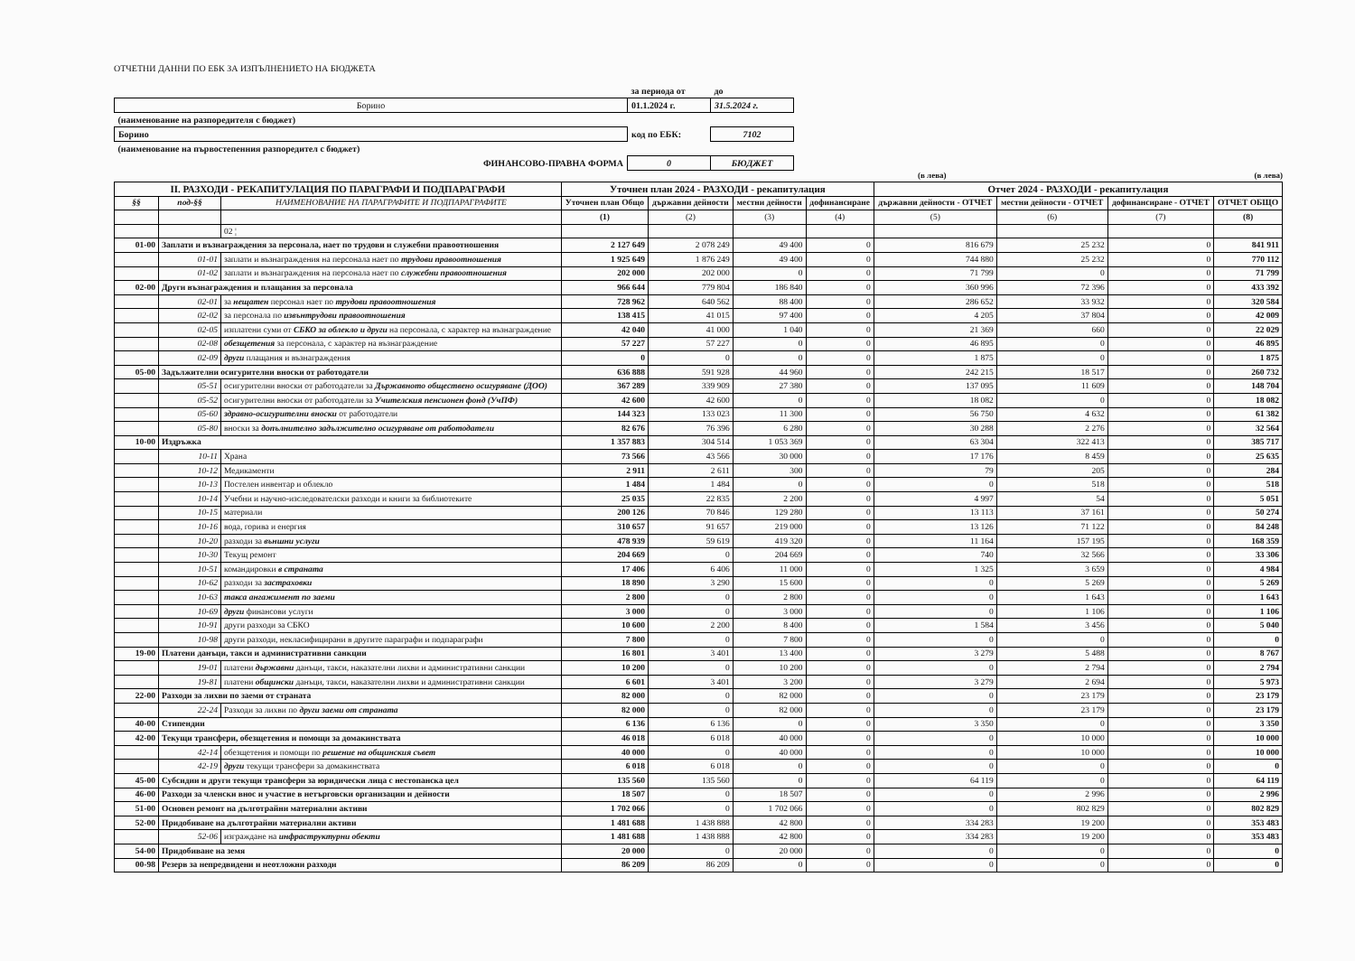ОТЧЕТНИ ДАННИ ПО ЕБК ЗА ИЗПЪЛНЕНИЕТО НА БЮДЖЕТА
| | за периода от | до |
| Борино | 01.1.2024 г. | 31.5.2024 г. |
| (наименование на разпоредителя с бюджет) | | |
| Борино | код по ЕБК: | 7102 |
| (наименование на първостепенния разпоредител с бюджет) | | |
| ФИНАНСОВО-ПРАВНА ФОРМА | 0 | БЮДЖЕТ |
(в лева) (в лева)
| II. РАЗХОДИ - РЕКАПИТУЛАЦИЯ ПО ПАРАГРАФИ И ПОДПАРАГРАФИ | | | Уточнен план 2024 - РАЗХОДИ - рекапитулация | | | | Отчет 2024 - РАЗХОДИ - рекапитулация | | | |
| --- | --- | --- | --- | --- | --- | --- | --- | --- | --- | --- |
| §§ | под-§§ | НАИМЕНОВАНИЕ НА ПАРАГРАФИТЕ И ПОДПАРАГРАФИТЕ | Уточнен план Общо | държавни дейности | местни дейности | дофинансиране | държавни дейности - ОТЧЕТ | местни дейности - ОТЧЕТ | дофинансиране - ОТЧЕТ | ОТЧЕТ ОБЩО |
| | | | (1) | (2) | (3) | (4) | (5) | (6) | (7) | (8) |
| | | 02 ¦ | | | | | | | | |
| 01-00 | Заплати и възнаграждения за персонала, нает по трудови и служебни правоотношения | | 2 127 649 | 2 078 249 | 49 400 | 0 | 816 679 | 25 232 | 0 | 841 911 |
| | 01-01 | заплати и възнаграждения на персонала нает по трудови правоотношения | 1 925 649 | 1 876 249 | 49 400 | 0 | 744 880 | 25 232 | 0 | 770 112 |
| | 01-02 | заплати и възнаграждения на персонала нает по служебни правоотношения | 202 000 | 202 000 | 0 | 0 | 71 799 | 0 | 0 | 71 799 |
| 02-00 | Други възнаграждения и плащания за персонала | | 966 644 | 779 804 | 186 840 | 0 | 360 996 | 72 396 | 0 | 433 392 |
| | 02-01 | за нещатен персонал нает по трудови правоотношения | 728 962 | 640 562 | 88 400 | 0 | 286 652 | 33 932 | 0 | 320 584 |
| | 02-02 | за персонала по извънтрудови правоотношения | 138 415 | 41 015 | 97 400 | 0 | 4 205 | 37 804 | 0 | 42 009 |
| | 02-05 | изплатени суми от СБКО за облекло и други на персонала, с характер на възнаграждение | 42 040 | 41 000 | 1 040 | 0 | 21 369 | 660 | 0 | 22 029 |
| | 02-08 | обезщетения за персонала, с характер на възнаграждение | 57 227 | 57 227 | 0 | 0 | 46 895 | 0 | 0 | 46 895 |
| | 02-09 | други плащания и възнаграждения | 0 | 0 | 0 | 0 | 1 875 | 0 | 0 | 1 875 |
| 05-00 | Задължителни осигурителни вноски от работодатели | | 636 888 | 591 928 | 44 960 | 0 | 242 215 | 18 517 | 0 | 260 732 |
| | 05-51 | осигурителни вноски от работодатели за Държавното обществено осигуряване (ДОО) | 367 289 | 339 909 | 27 380 | 0 | 137 095 | 11 609 | 0 | 148 704 |
| | 05-52 | осигурителни вноски от работодатели за Учителския пенсионен фонд (УчПФ) | 42 600 | 42 600 | 0 | 0 | 18 082 | 0 | 0 | 18 082 |
| | 05-60 | здравно-осигурителни вноски от работодатели | 144 323 | 133 023 | 11 300 | 0 | 56 750 | 4 632 | 0 | 61 382 |
| | 05-80 | вноски за допълнително задължително осигуряване от работодатели | 82 676 | 76 396 | 6 280 | 0 | 30 288 | 2 276 | 0 | 32 564 |
| 10-00 | Издръжка | | 1 357 883 | 304 514 | 1 053 369 | 0 | 63 304 | 322 413 | 0 | 385 717 |
| | 10-11 | Храна | 73 566 | 43 566 | 30 000 | 0 | 17 176 | 8 459 | 0 | 25 635 |
| | 10-12 | Медикаменти | 2 911 | 2 611 | 300 | 0 | 79 | 205 | 0 | 284 |
| | 10-13 | Постелен инвентар и облекло | 1 484 | 1 484 | 0 | 0 | 0 | 518 | 0 | 518 |
| | 10-14 | Учебни и научно-изследователски разходи и книги за библиотеките | 25 035 | 22 835 | 2 200 | 0 | 4 997 | 54 | 0 | 5 051 |
| | 10-15 | материали | 200 126 | 70 846 | 129 280 | 0 | 13 113 | 37 161 | 0 | 50 274 |
| | 10-16 | вода, горива и енергия | 310 657 | 91 657 | 219 000 | 0 | 13 126 | 71 122 | 0 | 84 248 |
| | 10-20 | разходи за външни услуги | 478 939 | 59 619 | 419 320 | 0 | 11 164 | 157 195 | 0 | 168 359 |
| | 10-30 | Текущ ремонт | 204 669 | 0 | 204 669 | 0 | 740 | 32 566 | 0 | 33 306 |
| | 10-51 | командировки в страната | 17 406 | 6 406 | 11 000 | 0 | 1 325 | 3 659 | 0 | 4 984 |
| | 10-62 | разходи за застраховки | 18 890 | 3 290 | 15 600 | 0 | 0 | 5 269 | 0 | 5 269 |
| | 10-63 | такса ангажимент по заеми | 2 800 | 0 | 2 800 | 0 | 0 | 1 643 | 0 | 1 643 |
| | 10-69 | други финансови услуги | 3 000 | 0 | 3 000 | 0 | 0 | 1 106 | 0 | 1 106 |
| | 10-91 | други разходи за СБКО | 10 600 | 2 200 | 8 400 | 0 | 1 584 | 3 456 | 0 | 5 040 |
| | 10-98 | други разходи, некласифицирани в другите параграфи и подпараграфи | 7 800 | 0 | 7 800 | 0 | 0 | 0 | 0 | 0 |
| 19-00 | Платени данъци, такси и административни санкции | | 16 801 | 3 401 | 13 400 | 0 | 3 279 | 5 488 | 0 | 8 767 |
| | 19-01 | платени държавни данъци, такси, наказателни лихви и административни санкции | 10 200 | 0 | 10 200 | 0 | 0 | 2 794 | 0 | 2 794 |
| | 19-81 | платени общински данъци, такси, наказателни лихви и административни санкции | 6 601 | 3 401 | 3 200 | 0 | 3 279 | 2 694 | 0 | 5 973 |
| 22-00 | Разходи за лихви по заеми от страната | | 82 000 | 0 | 82 000 | 0 | 0 | 23 179 | 0 | 23 179 |
| | 22-24 | Разходи за лихви по други заеми от страната | 82 000 | 0 | 82 000 | 0 | 0 | 23 179 | 0 | 23 179 |
| 40-00 | Стипендии | | 6 136 | 6 136 | 0 | 0 | 3 350 | 0 | 0 | 3 350 |
| 42-00 | Текущи трансфери, обезщетения и помощи за домакинствата | | 46 018 | 6 018 | 40 000 | 0 | 0 | 10 000 | 0 | 10 000 |
| | 42-14 | обезщетения и помощи по решение на общинския съвет | 40 000 | 0 | 40 000 | 0 | 0 | 10 000 | 0 | 10 000 |
| | 42-19 | други текущи трансфери за домакинствата | 6 018 | 6 018 | 0 | 0 | 0 | 0 | 0 | 0 |
| 45-00 | Субсидии и други текущи трансфери за юридически лица с нестопанска цел | | 135 560 | 135 560 | 0 | 0 | 64 119 | 0 | 0 | 64 119 |
| 46-00 | Разходи за членски внос и участие в нетърговски организации и дейности | | 18 507 | 0 | 18 507 | 0 | 0 | 2 996 | 0 | 2 996 |
| 51-00 | Основен ремонт на дълготрайни материални активи | | 1 702 066 | 0 | 1 702 066 | 0 | 0 | 802 829 | 0 | 802 829 |
| 52-00 | Придобиване на дълготрайни материални активи | | 1 481 688 | 1 438 888 | 42 800 | 0 | 334 283 | 19 200 | 0 | 353 483 |
| | 52-06 | изграждане на инфраструктурни обекти | 1 481 688 | 1 438 888 | 42 800 | 0 | 334 283 | 19 200 | 0 | 353 483 |
| 54-00 | Придобиване на земя | | 20 000 | 0 | 20 000 | 0 | 0 | 0 | 0 | 0 |
| 00-98 | Резерв за непредвидени и неотложни разходи | | 86 209 | 86 209 | 0 | 0 | 0 | 0 | 0 | 0 |